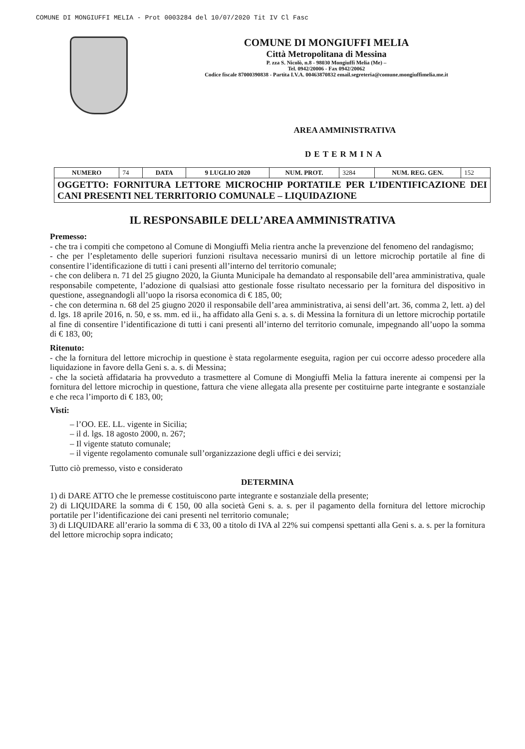COMUNE DI MONGIUFFI MELIA - Prot 0003284 del 10/07/2020 Tit IV Cl Fasc
COMUNE DI MONGIUFFI MELIA
Città Metropolitana di Messina
P. zza S. Nicolò, n.8 - 98030 Mongiuffi Melia (Me) –
Tel. 0942/20006 - Fax 0942/20062
Codice fiscale 87000390838 - Partita I.V.A. 00463870832 email.segreteria@comune.mongiuffimelia.me.it
AREA AMMINISTRATIVA
DETERMINA
| NUMERO | 74 | DATA | 9 LUGLIO 2020 | NUM. PROT. | 3284 | NUM. REG. GEN. | 152 |
| OGGETTO: FORNITURA LETTORE MICROCHIP PORTATILE PER L’IDENTIFICAZIONE DEI CANI PRESENTI NEL TERRITORIO COMUNALE – LIQUIDAZIONE | | | | | | | |
IL RESPONSABILE DELL’AREA AMMINISTRATIVA
Premesso:
- che tra i compiti che competono al Comune di Mongiuffi Melia rientra anche la prevenzione del fenomeno del randagismo;
- che per l’espletamento delle superiori funzioni risultava necessario munirsi di un lettore microchip portatile al fine di consentire l’identificazione di tutti i cani presenti all’interno del territorio comunale;
- che con delibera n. 71 del 25 giugno 2020, la Giunta Municipale ha demandato al responsabile dell’area amministrativa, quale responsabile competente, l’adozione di qualsiasi atto gestionale fosse risultato necessario per la fornitura del dispositivo in questione, assegnandogli all’uopo la risorsa economica di € 185, 00;
- che con determina n. 68 del 25 giugno 2020 il responsabile dell’area amministrativa, ai sensi dell’art. 36, comma 2, lett. a) del d. lgs. 18 aprile 2016, n. 50, e ss. mm. ed ii., ha affidato alla Geni s. a. s. di Messina la fornitura di un lettore microchip portatile al fine di consentire l’identificazione di tutti i cani presenti all’interno del territorio comunale, impegnando all’uopo la somma di € 183, 00;
Ritenuto:
- che la fornitura del lettore microchip in questione è stata regolarmente eseguita, ragion per cui occorre adesso procedere alla liquidazione in favore della Geni s. a. s. di Messina;
- che la società affidataria ha provveduto a trasmettere al Comune di Mongiuffi Melia la fattura inerente ai compensi per la fornitura del lettore microchip in questione, fattura che viene allegata alla presente per costituirne parte integrante e sostanziale e che reca l’importo di € 183, 00;
Visti:
– l’OO. EE. LL. vigente in Sicilia;
– il d. lgs. 18 agosto 2000, n. 267;
– Il vigente statuto comunale;
– il vigente regolamento comunale sull’organizzazione degli uffici e dei servizi;
Tutto ciò premesso, visto e considerato
DETERMINA
1) di DARE ATTO che le premesse costituiscono parte integrante e sostanziale della presente;
2) di LIQUIDARE la somma di € 150, 00 alla società Geni s. a. s. per il pagamento della fornitura del lettore microchip portatile per l’identificazione dei cani presenti nel territorio comunale;
3) di LIQUIDARE all’erario la somma di € 33, 00 a titolo di IVA al 22% sui compensi spettanti alla Geni s. a. s. per la fornitura del lettore microchip sopra indicato;